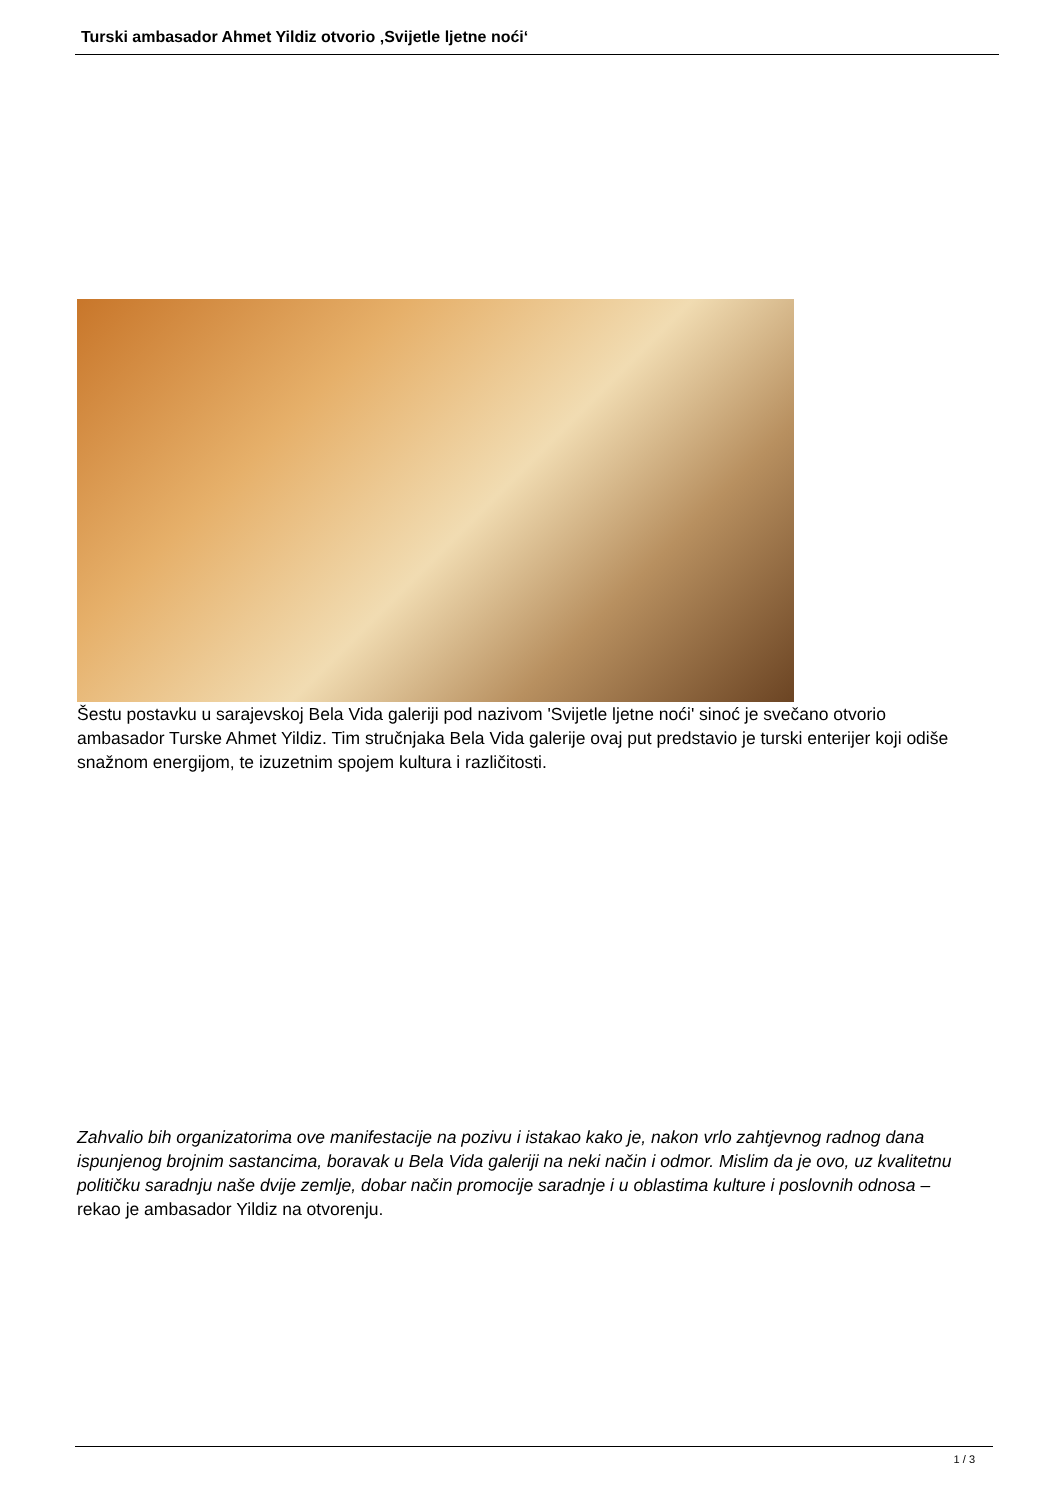Turski ambasador Ahmet Yildiz otvorio ‚Svijetle ljetne noći‘
Šestu postavku u sarajevskoj Bela Vida galeriji pod nazivom 'Svijetle ljetne noći' sinoć je svečano otvorio ambasador Turske Ahmet Yildiz. Tim stručnjaka Bela Vida galerije ovaj put predstavio je turski enterijer koji odiše snažnom energijom, te izuzetnim spojem kultura i različitosti.
Zahvalio bih organizatorima ove manifestacije na pozivu i istakao kako je, nakon vrlo zahtjevnog radnog dana ispunjenog brojnim sastancima, boravak u Bela Vida galeriji na neki način i odmor. Mislim da je ovo, uz kvalitetnu političku saradnju naše dvije zemlje, dobar način promocije saradnje i u oblastima kulture i poslovnih odnosa – rekao je ambasador Yildiz na otvorenju.
1 / 3